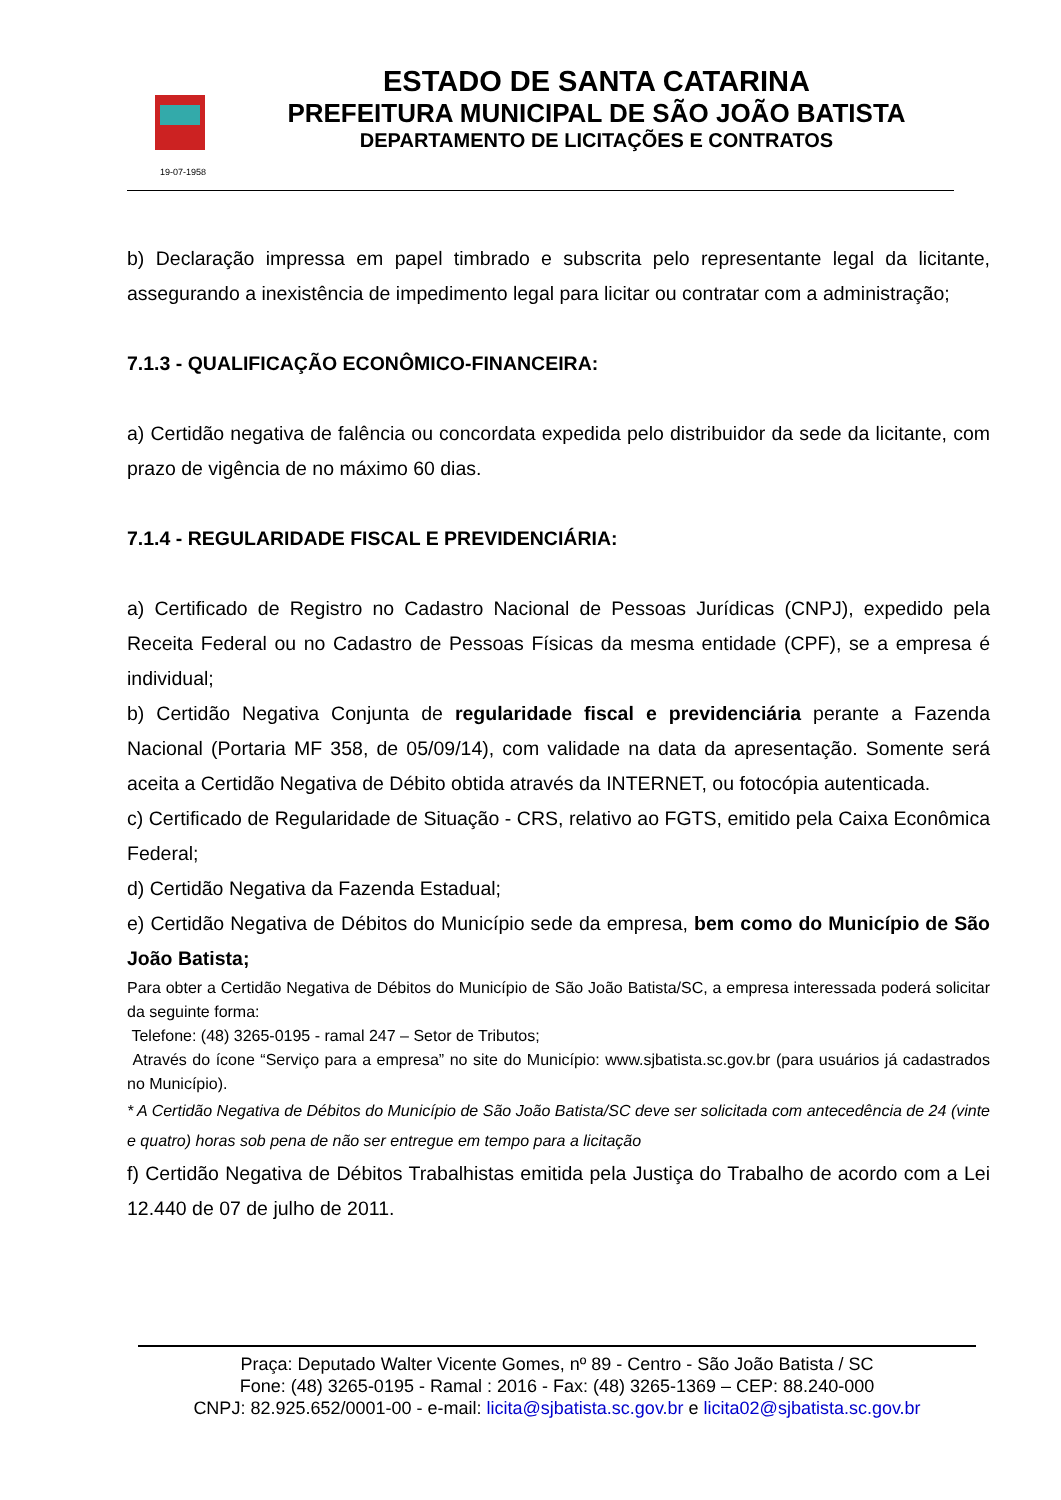19-07-1958
ESTADO DE SANTA CATARINA
PREFEITURA MUNICIPAL DE SÃO JOÃO BATISTA
DEPARTAMENTO DE LICITAÇÕES E CONTRATOS
b) Declaração impressa em papel timbrado e subscrita pelo representante legal da licitante, assegurando a inexistência de impedimento legal para licitar ou contratar com a administração;
7.1.3 - QUALIFICAÇÃO ECONÔMICO-FINANCEIRA:
a) Certidão negativa de falência ou concordata expedida pelo distribuidor da sede da licitante, com prazo de vigência de no máximo 60 dias.
7.1.4 - REGULARIDADE FISCAL E PREVIDENCIÁRIA:
a) Certificado de Registro no Cadastro Nacional de Pessoas Jurídicas (CNPJ), expedido pela Receita Federal ou no Cadastro de Pessoas Físicas da mesma entidade (CPF), se a empresa é individual;
b) Certidão Negativa Conjunta de regularidade fiscal e previdenciária perante a Fazenda Nacional (Portaria MF 358, de 05/09/14), com validade na data da apresentação. Somente será aceita a Certidão Negativa de Débito obtida através da INTERNET, ou fotocópia autenticada.
c) Certificado de Regularidade de Situação - CRS, relativo ao FGTS, emitido pela Caixa Econômica Federal;
d) Certidão Negativa da Fazenda Estadual;
e) Certidão Negativa de Débitos do Município sede da empresa, bem como do Município de São João Batista;
Para obter a Certidão Negativa de Débitos do Município de São João Batista/SC, a empresa interessada poderá solicitar da seguinte forma:
Telefone: (48) 3265-0195 - ramal 247 – Setor de Tributos;
Através do ícone “Serviço para a empresa” no site do Município: www.sjbatista.sc.gov.br (para usuários já cadastrados no Município).
* A Certidão Negativa de Débitos do Município de São João Batista/SC deve ser solicitada com antecedência de 24 (vinte e quatro) horas sob pena de não ser entregue em tempo para a licitação
f) Certidão Negativa de Débitos Trabalhistas emitida pela Justiça do Trabalho de acordo com a Lei 12.440 de 07 de julho de 2011.
Praça: Deputado Walter Vicente Gomes, nº 89 - Centro - São João Batista / SC
Fone: (48) 3265-0195 - Ramal : 2016 - Fax: (48) 3265-1369 – CEP: 88.240-000
CNPJ: 82.925.652/0001-00 - e-mail: licita@sjbatista.sc.gov.br e licita02@sjbatista.sc.gov.br